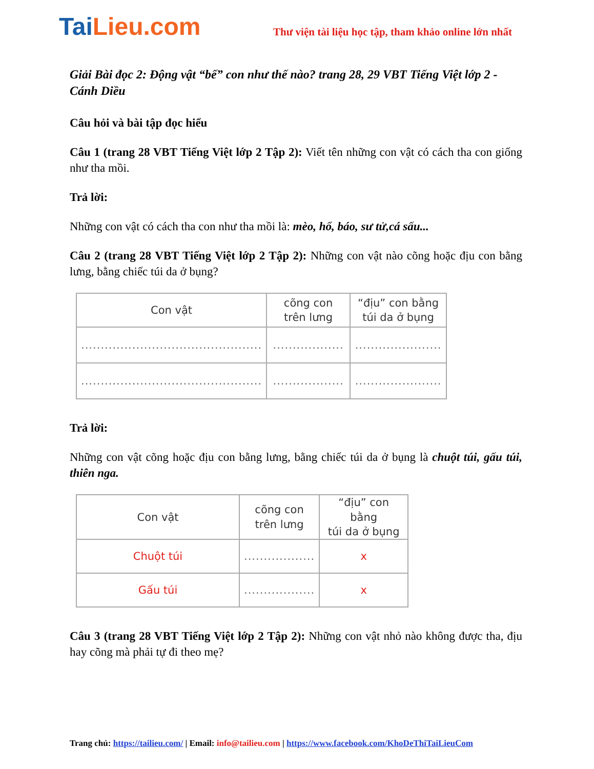TaiLieu.com
Thư viện tài liệu học tập, tham khảo online lớn nhất
Giải Bài đọc 2: Động vật “bế” con như thế nào? trang 28, 29 VBT Tiếng Việt lớp 2 - Cánh Diều
Câu hỏi và bài tập đọc hiểu
Câu 1 (trang 28 VBT Tiếng Việt lớp 2 Tập 2): Viết tên những con vật có cách tha con giống như tha mồi.
Trả lời:
Những con vật có cách tha con như tha mồi là: mèo, hổ, báo, sư tử,cá sấu...
Câu 2 (trang 28 VBT Tiếng Việt lớp 2 Tập 2): Những con vật nào cõng hoặc địu con bằng lưng, bằng chiếc túi da ở bụng?
| Con vật | cõng con trên lưng | “địu” con bằng túi da ở bụng |
| --- | --- | --- |
| .............................................. | .................. | ...................... |
| .............................................. | .................. | ...................... |
Trả lời:
Những con vật cõng hoặc địu con bằng lưng, bằng chiếc túi da ở bụng là chuột túi, gấu túi, thiên nga.
| Con vật | cõng con trên lưng | “địu” con bằng túi da ở bụng |
| --- | --- | --- |
| Chuột túi | .................. | x |
| Gấu túi | .................. | x |
Câu 3 (trang 28 VBT Tiếng Việt lớp 2 Tập 2): Những con vật nhỏ nào không được tha, địu hay cõng mà phải tự đi theo mẹ?
Trang chủ: https://tailieu.com/ | Email: info@tailieu.com | https://www.facebook.com/KhoDeThiTaiLieuCom